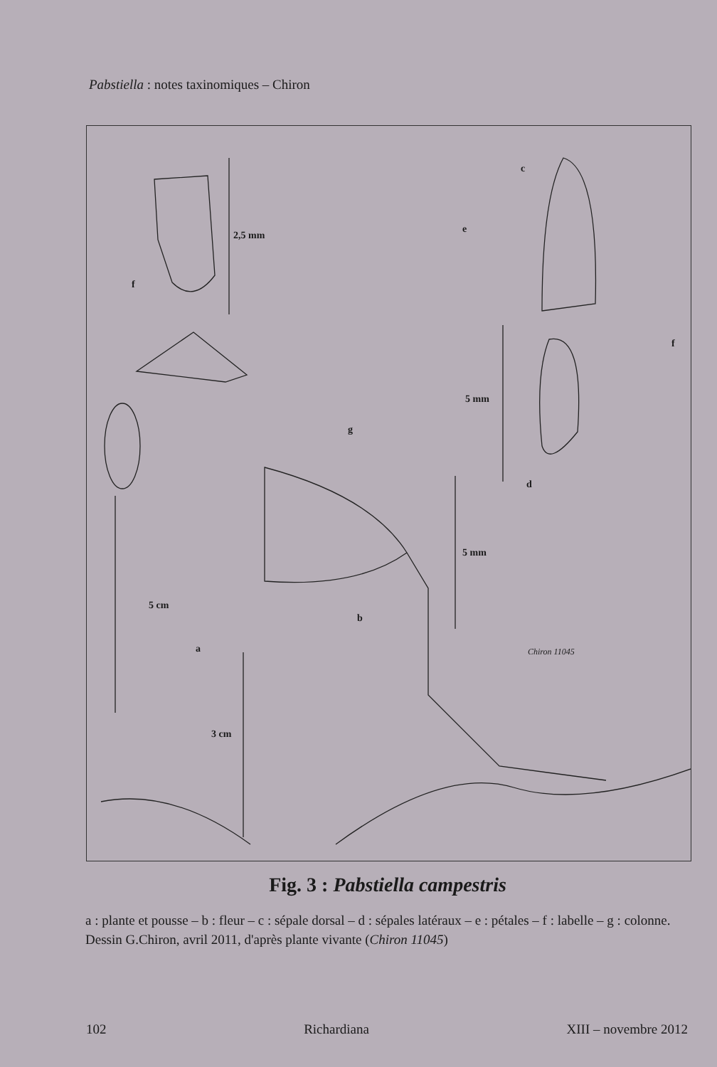Pabstiella : notes taxinomiques – Chiron
2,5 mm
f
c
e
f
5 mm
g
d
5 mm
5 cm
b
a Chiron 11045
3 cm
Fig. 3 : Pabstiella campestris
a : plante et pousse – b : fleur – c : sépale dorsal – d : sépales latéraux – e : pétales – f : labelle – g : colonne. Dessin G.Chiron, avril 2011, d'après plante vivante (Chiron 11045)
102 Richardiana XIII – novembre 2012